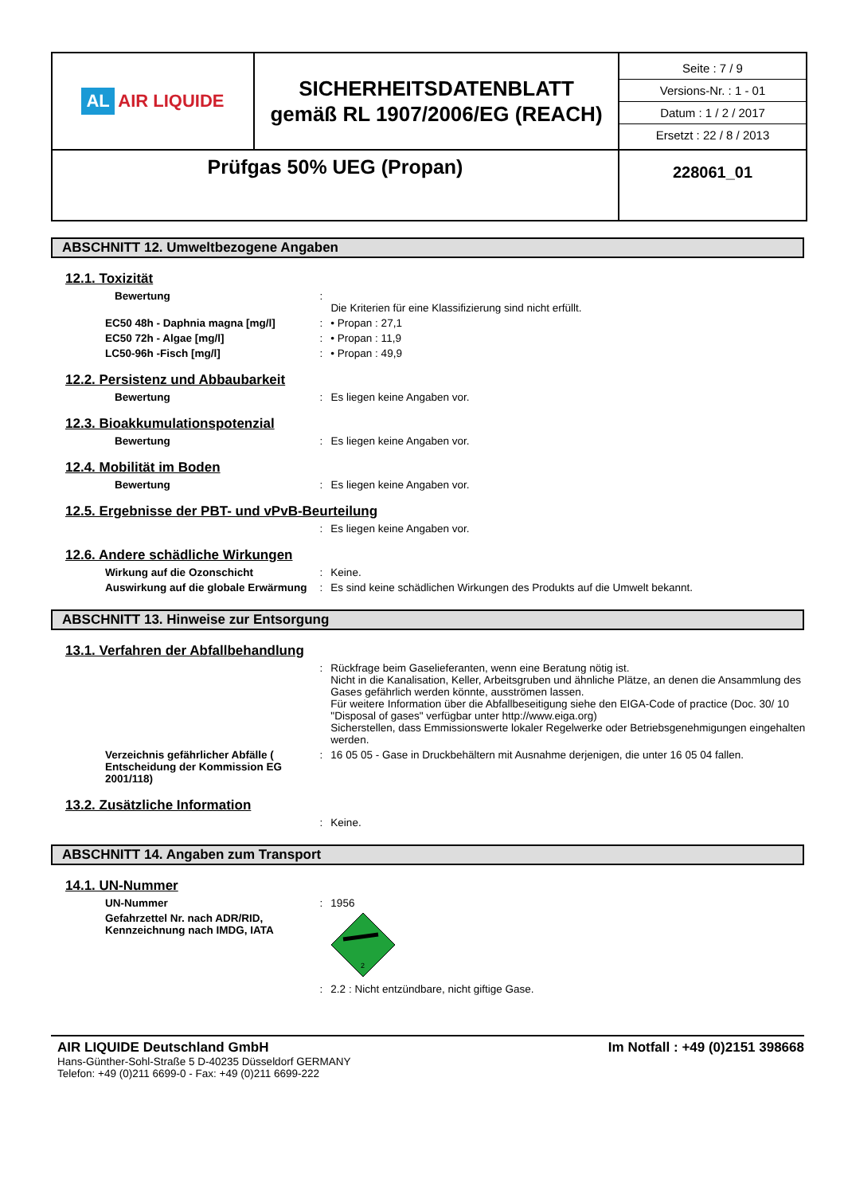| AL AIR LIQUIDE | SICHERHEITSDATENBLATT gemäß RL 1907/2006/EG (REACH) | Seite : 7 / 9 Versions-Nr. : 1 - 01 Datum : 1 / 2 / 2017 Ersetzt : 22 / 8 / 2013 |
| Prüfgas 50% UEG (Propan) | | 228061_01 |
ABSCHNITT 12. Umweltbezogene Angaben
12.1. Toxizität
Bewertung :
Die Kriterien für eine Klassifizierung sind nicht erfüllt.
EC50 48h - Daphnia magna [mg/l] : • Propan : 27,1
EC50 72h - Algae [mg/l] : • Propan : 11,9
LC50-96h -Fisch [mg/l] : • Propan : 49,9
12.2. Persistenz und Abbaubarkeit
Bewertung : Es liegen keine Angaben vor.
12.3. Bioakkumulationspotenzial
Bewertung : Es liegen keine Angaben vor.
12.4. Mobilität im Boden
Bewertung : Es liegen keine Angaben vor.
12.5. Ergebnisse der PBT- und vPvB-Beurteilung
: Es liegen keine Angaben vor.
12.6. Andere schädliche Wirkungen
Wirkung auf die Ozonschicht : Keine.
Auswirkung auf die globale Erwärmung
: Es sind keine schädlichen Wirkungen des Produkts auf die Umwelt bekannt.
ABSCHNITT 13. Hinweise zur Entsorgung
13.1. Verfahren der Abfallbehandlung
: Rückfrage beim Gaselieferanten, wenn eine Beratung nötig ist.
Nicht in die Kanalisation, Keller, Arbeitsgruben und ähnliche Plätze, an denen die Ansammlung des Gases gefährlich werden könnte, ausströmen lassen.
Für weitere Information über die Abfallbeseitigung siehe den EIGA-Code of practice (Doc. 30/ 10 "Disposal of gases" verfügbar unter http://www.eiga.org)
Sicherstellen, dass Emmissionswerte lokaler Regelwerke oder Betriebsgenehmigungen eingehalten werden.
Verzeichnis gefährlicher Abfälle ( Entscheidung der Kommission EG 2001/118)
: 16 05 05 - Gase in Druckbehältern mit Ausnahme derjenigen, die unter 16 05 04 fallen.
13.2. Zusätzliche Information
: Keine.
ABSCHNITT 14. Angaben zum Transport
14.1. UN-Nummer
UN-Nummer : 1956
Gefahrzettel Nr. nach ADR/RID, Kennzeichnung nach IMDG, IATA
2
: 2.2 : Nicht entzündbare, nicht giftige Gase.
AIR LIQUIDE Deutschland GmbH Im Notfall : +49 (0)2151 398668
Hans-Günther-Sohl-Straße 5 D-40235 Düsseldorf GERMANY
Telefon: +49 (0)211 6699-0 - Fax: +49 (0)211 6699-222